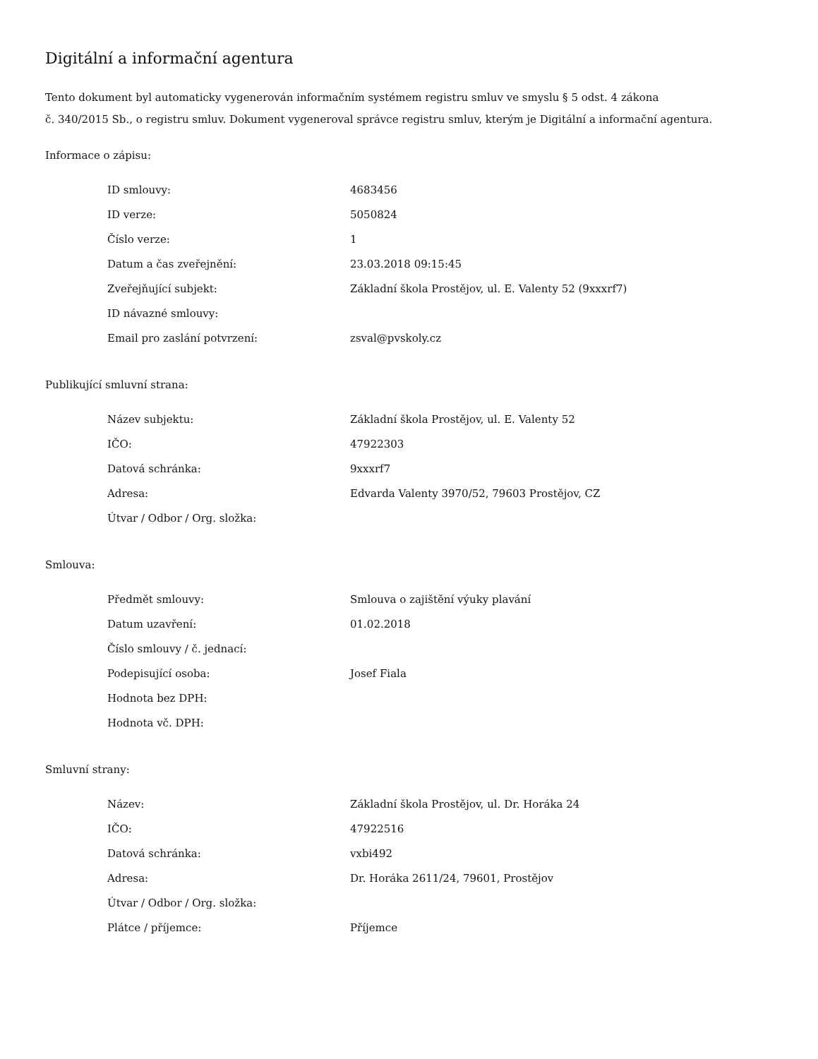Digitální a informační agentura
Tento dokument byl automaticky vygenerován informačním systémem registru smluv ve smyslu § 5 odst. 4 zákona
č. 340/2015 Sb., o registru smluv. Dokument vygeneroval správce registru smluv, kterým je Digitální a informační agentura.
Informace o zápisu:
| ID smlouvy: | 4683456 |
| ID verze: | 5050824 |
| Číslo verze: | 1 |
| Datum a čas zveřejnění: | 23.03.2018 09:15:45 |
| Zveřejňující subjekt: | Základní škola Prostějov, ul. E. Valenty 52 (9xxxrf7) |
| ID návazné smlouvy: | |
| Email pro zaslání potvrzení: | zsval@pvskoly.cz |
Publikující smluvní strana:
| Název subjektu: | Základní škola Prostějov, ul. E. Valenty 52 |
| IČO: | 47922303 |
| Datová schránka: | 9xxxrf7 |
| Adresa: | Edvarda Valenty 3970/52, 79603 Prostějov, CZ |
| Útvar / Odbor / Org. složka: | |
Smlouva:
| Předmět smlouvy: | Smlouva o zajištění výuky plavání |
| Datum uzavření: | 01.02.2018 |
| Číslo smlouvy / č. jednací: | |
| Podepisující osoba: | Josef Fiala |
| Hodnota bez DPH: | |
| Hodnota vč. DPH: | |
Smluvní strany:
| Název: | Základní škola Prostějov, ul. Dr. Horáka 24 |
| IČO: | 47922516 |
| Datová schránka: | vxbi492 |
| Adresa: | Dr. Horáka 2611/24, 79601, Prostějov |
| Útvar / Odbor / Org. složka: | |
| Plátce / příjemce: | Příjemce |